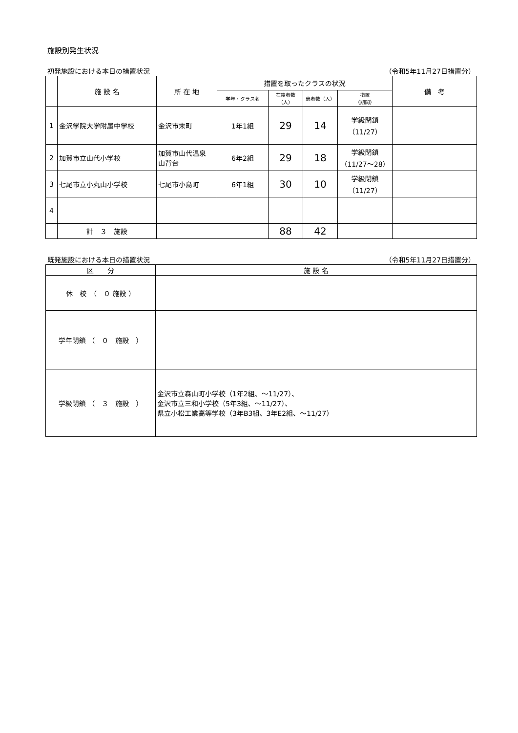施設別発生状況
初発施設における本日の措置状況 （令和5年11月27日措置分）
| | 施 設 名 | 所 在 地 | 措置を取ったクラスの状況 | | | | 備 考 |
| --- | --- | --- | --- | --- | --- | --- | --- |
| | | | 学年・クラス名 | 在籍者数 （人） | 患者数（人） | 措置 （期間） | |
| 1 | 金沢学院大学附属中学校 | 金沢市末町 | 1年1組 | 29 | 14 | 学級閉鎖 （11/27） | |
| 2 | 加賀市立山代小学校 | 加賀市山代温泉 山背台 | 6年2組 | 29 | 18 | 学級閉鎖 （11/27～28） | |
| 3 | 七尾市立小丸山小学校 | 七尾市小島町 | 6年1組 | 30 | 10 | 学級閉鎖 （11/27） | |
| 4 | | | | | | | |
| | 計 ３ 施設 | | | 88 | 42 | | |
既発施設における本日の措置状況 （令和5年11月27日措置分）
| 区 分 | 施 設 名 |
| --- | --- |
| 休 校 （ ０ 施設 ） | |
| 学年閉鎖 （ ０ 施設 ） | |
| 学級閉鎖 （ ３ 施設 ） | 金沢市立森山町小学校（1年2組、～11/27）、 金沢市立三和小学校（5年3組、～11/27）、 県立小松工業高等学校（3年B3組、3年E2組、～11/27） |